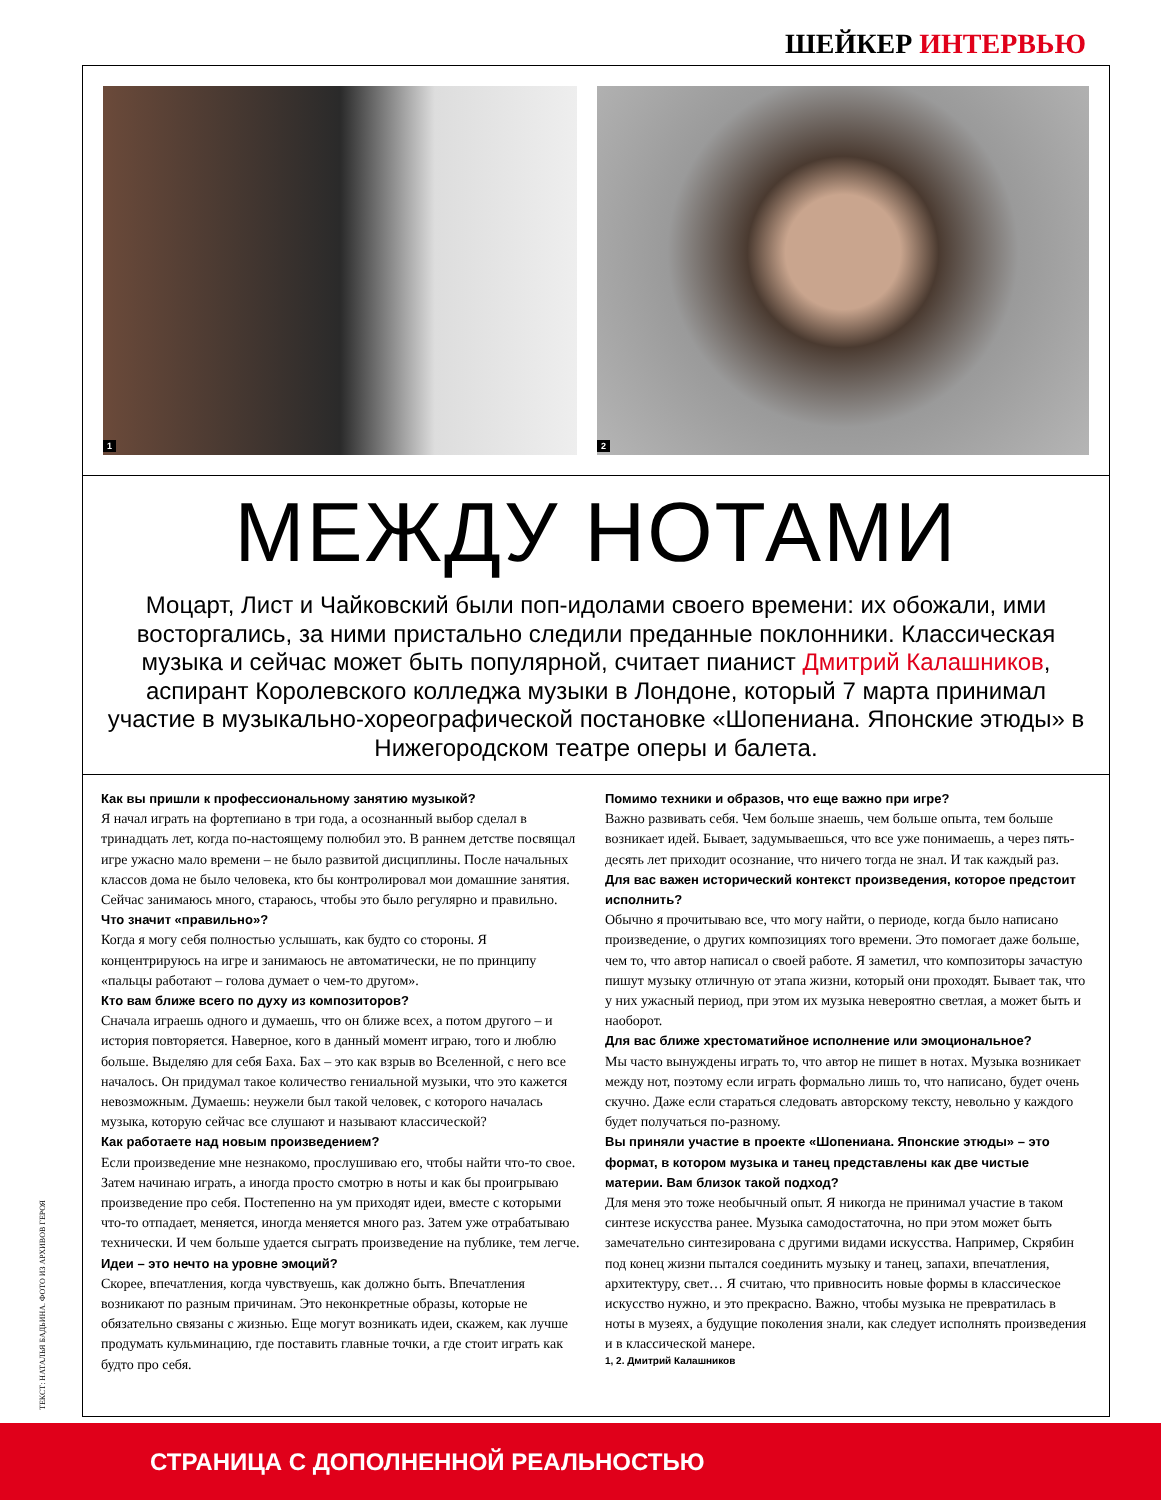ШЕЙКЕР ИНТЕРВЬЮ
1 2
МЕЖДУ НОТАМИ
Моцарт, Лист и Чайковский были поп-идолами своего времени: их обожали, ими восторгались, за ними пристально следили преданные поклонники. Классическая музыка и сейчас может быть популярной, считает пианист Дмитрий Калашников, аспирант Королевского колледжа музыки в Лондоне, который 7 марта принимал участие в музыкально-хореографической постановке «Шопениана. Японские этюды» в Нижегородском театре оперы и балета.
Как вы пришли к профессиональному занятию музыкой?
Я начал играть на фортепиано в три года, а осознанный выбор сделал в тринадцать лет, когда по-настоящему полюбил это. В раннем детстве посвящал игре ужасно мало времени – не было развитой дисциплины. После начальных классов дома не было человека, кто бы контролировал мои домашние занятия. Сейчас занимаюсь много, стараюсь, чтобы это было регулярно и правильно.
Что значит «правильно»?
Когда я могу себя полностью услышать, как будто со стороны. Я концентрируюсь на игре и занимаюсь не автоматически, не по принципу «пальцы работают – голова думает о чем-то другом».
Кто вам ближе всего по духу из композиторов?
Сначала играешь одного и думаешь, что он ближе всех, а потом другого – и история повторяется. Наверное, кого в данный момент играю, того и люблю больше. Выделяю для себя Баха. Бах – это как взрыв во Вселенной, с него все началось. Он придумал такое количество гениальной музыки, что это кажется невозможным. Думаешь: неужели был такой человек, с которого началась музыка, которую сейчас все слушают и называют классической?
Как работаете над новым произведением?
Если произведение мне незнакомо, прослушиваю его, чтобы найти что-то свое. Затем начинаю играть, а иногда просто смотрю в ноты и как бы проигрываю произведение про себя. Постепенно на ум приходят идеи, вместе с которыми что-то отпадает, меняется, иногда меняется много раз. Затем уже отрабатываю технически. И чем больше удается сыграть произведение на публике, тем легче.
Идеи – это нечто на уровне эмоций?
Скорее, впечатления, когда чувствуешь, как должно быть. Впечатления возникают по разным причинам. Это неконкретные образы, которые не обязательно связаны с жизнью. Еще могут возникать идеи, скажем, как лучше продумать кульминацию, где поставить главные точки, а где стоит играть как будто про себя.
Помимо техники и образов, что еще важно при игре?
Важно развивать себя. Чем больше знаешь, чем больше опыта, тем больше возникает идей. Бывает, задумываешься, что все уже понимаешь, а через пять-десять лет приходит осознание, что ничего тогда не знал. И так каждый раз.
Для вас важен исторический контекст произведения, которое предстоит исполнить?
Обычно я прочитываю все, что могу найти, о периоде, когда было написано произведение, о других композициях того времени. Это помогает даже больше, чем то, что автор написал о своей работе. Я заметил, что композиторы зачастую пишут музыку отличную от этапа жизни, который они проходят. Бывает так, что у них ужасный период, при этом их музыка невероятно светлая, а может быть и наоборот.
Для вас ближе хрестоматийное исполнение или эмоциональное?
Мы часто вынуждены играть то, что автор не пишет в нотах. Музыка возникает между нот, поэтому если играть формально лишь то, что написано, будет очень скучно. Даже если стараться следовать авторскому тексту, невольно у каждого будет получаться по-разному.
Вы приняли участие в проекте «Шопениана. Японские этюды» – это формат, в котором музыка и танец представлены как две чистые материи. Вам близок такой подход?
Для меня это тоже необычный опыт. Я никогда не принимал участие в таком синтезе искусства ранее. Музыка самодостаточна, но при этом может быть замечательно синтезирована с другими видами искусства. Например, Скрябин под конец жизни пытался соединить музыку и танец, запахи, впечатления, архитектуру, свет… Я считаю, что привносить новые формы в классическое искусство нужно, и это прекрасно. Важно, чтобы музыка не превратилась в ноты в музеях, а будущие поколения знали, как следует исполнять произведения и в классической манере.
1, 2. Дмитрий Калашников
ТЕКСТ: НАТАЛЬЯ БАДЬИНА. ФОТО ИЗ АРХИВОВ ГЕРОЯ
СТРАНИЦА С ДОПОЛНЕННОЙ РЕАЛЬНОСТЬЮ